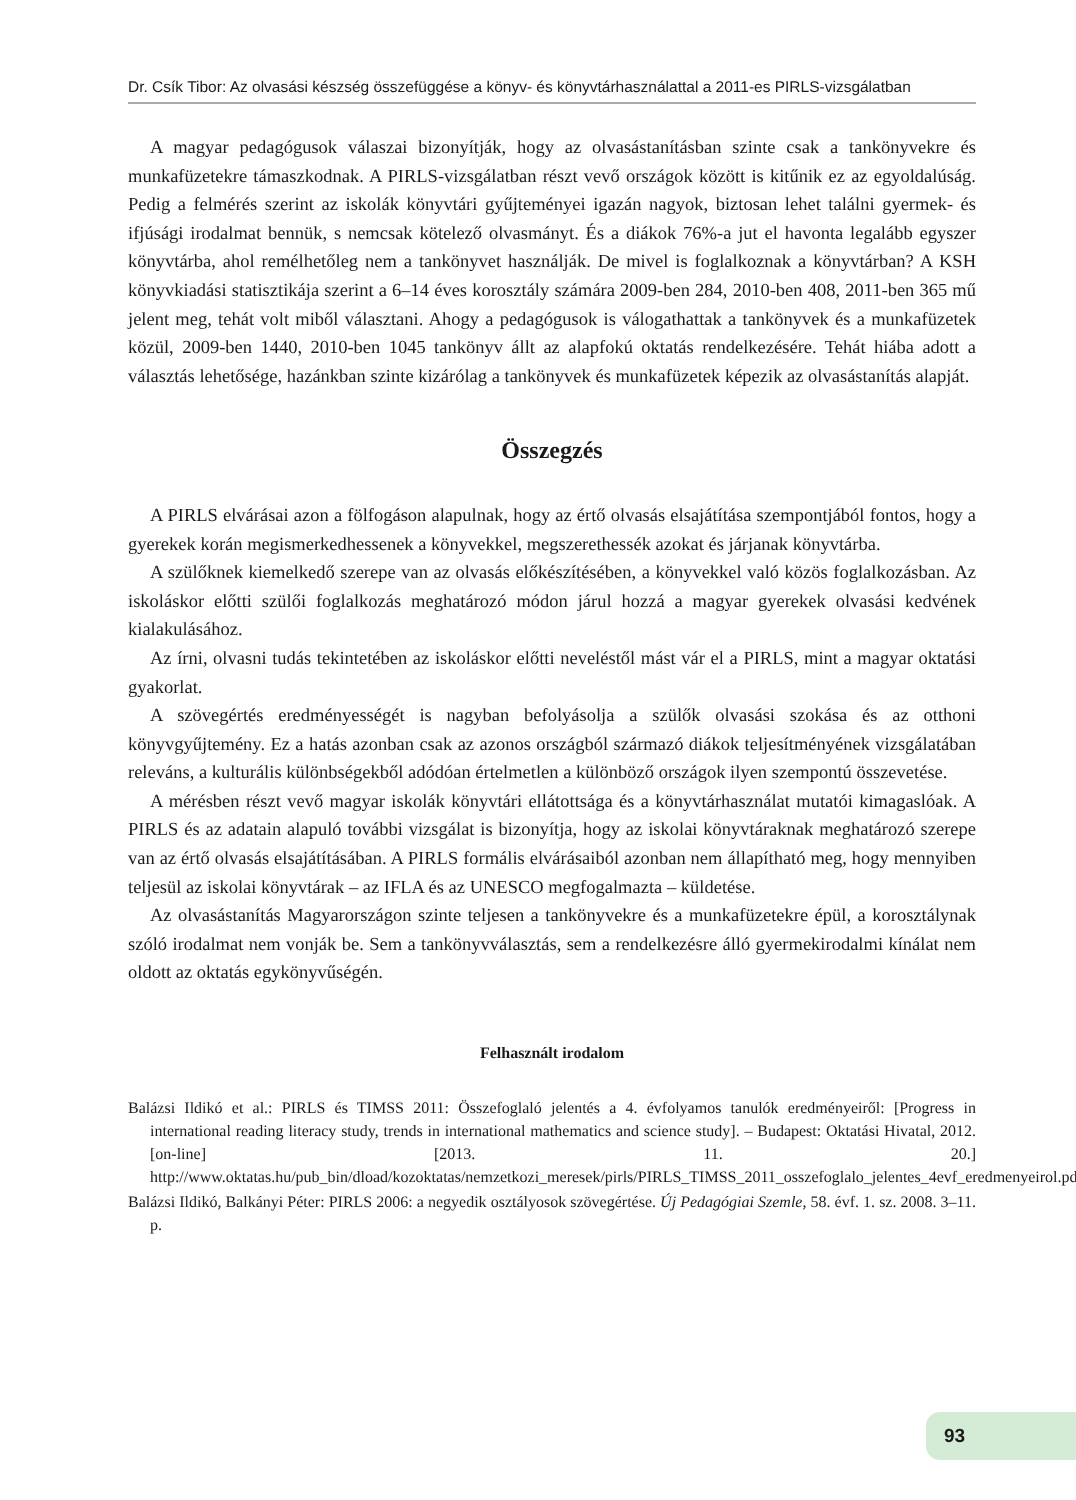Dr. Csík Tibor: Az olvasási készség összefüggése a könyv- és könyvtárhasználattal a 2011-es PIRLS-vizsgálatban
A magyar pedagógusok válaszai bizonyítják, hogy az olvasástanításban szinte csak a tankönyvekre és munkafüzetekre támaszkodnak. A PIRLS-vizsgálatban részt vevő országok között is kitűnik ez az egyoldalúság. Pedig a felmérés szerint az iskolák könyvtári gyűjteményei igazán nagyok, biztosan lehet találni gyermek- és ifjúsági irodalmat bennük, s nemcsak kötelező olvasmányt. És a diákok 76%-a jut el havonta legalább egyszer könyvtárba, ahol remélhetőleg nem a tankönyvet használják. De mivel is foglalkoznak a könyvtárban? A KSH könyvkiadási statisztikája szerint a 6–14 éves korosztály számára 2009-ben 284, 2010-ben 408, 2011-ben 365 mű jelent meg, tehát volt miből választani. Ahogy a pedagógusok is válogathattak a tankönyvek és a munkafüzetek közül, 2009-ben 1440, 2010-ben 1045 tankönyv állt az alapfokú oktatás rendelkezésére. Tehát hiába adott a választás lehetősége, hazánkban szinte kizárólag a tankönyvek és munkafüzetek képezik az olvasástanítás alapját.
Összegzés
A PIRLS elvárásai azon a fölfogáson alapulnak, hogy az értő olvasás elsajátítása szempontjából fontos, hogy a gyerekek korán megismerkedhessenek a könyvekkel, megszerethessék azokat és járjanak könyvtárba.
A szülőknek kiemelkedő szerepe van az olvasás előkészítésében, a könyvekkel való közös foglalkozásban. Az iskoláskor előtti szülői foglalkozás meghatározó módon járul hozzá a magyar gyerekek olvasási kedvének kialakulásához.
Az írni, olvasni tudás tekintetében az iskoláskor előtti neveléstől mást vár el a PIRLS, mint a magyar oktatási gyakorlat.
A szövegértés eredményességét is nagyban befolyásolja a szülők olvasási szokása és az otthoni könyvgyűjtemény. Ez a hatás azonban csak az azonos országból származó diákok teljesítményének vizsgálatában releváns, a kulturális különbségekből adódóan értelmetlen a különböző országok ilyen szempontú összevetése.
A mérésben részt vevő magyar iskolák könyvtári ellátottsága és a könyvtárhasználat mutatói kimagaslóak. A PIRLS és az adatain alapuló további vizsgálat is bizonyítja, hogy az iskolai könyvtáraknak meghatározó szerepe van az értő olvasás elsajátításában. A PIRLS formális elvárásaiból azonban nem állapítható meg, hogy mennyiben teljesül az iskolai könyvtárak – az IFLA és az UNESCO megfogalmazta – küldetése.
Az olvasástanítás Magyarországon szinte teljesen a tankönyvekre és a munkafüzetekre épül, a korosztálynak szóló irodalmat nem vonják be. Sem a tankönyvválasztás, sem a rendelkezésre álló gyermekirodalmi kínálat nem oldott az oktatás egykönyvűségén.
Felhasznált irodalom
Balázsi Ildikó et al.: PIRLS és TIMSS 2011: Összefoglaló jelentés a 4. évfolyamos tanulók eredményeiről: [Progress in international reading literacy study, trends in international mathematics and science study]. – Budapest: Oktatási Hivatal, 2012. [on-line] [2013. 11. 20.] http://www.oktatas.hu/pub_bin/dload/kozoktatas/nemzetkozi_meresek/pirls/PIRLS_TIMSS_2011_osszefoglalo_jelentes_4evf_eredmenyeirol.pdf
Balázsi Ildikó, Balkányi Péter: PIRLS 2006: a negyedik osztályosok szövegértése. Új Pedagógiai Szemle, 58. évf. 1. sz. 2008. 3–11. p.
93